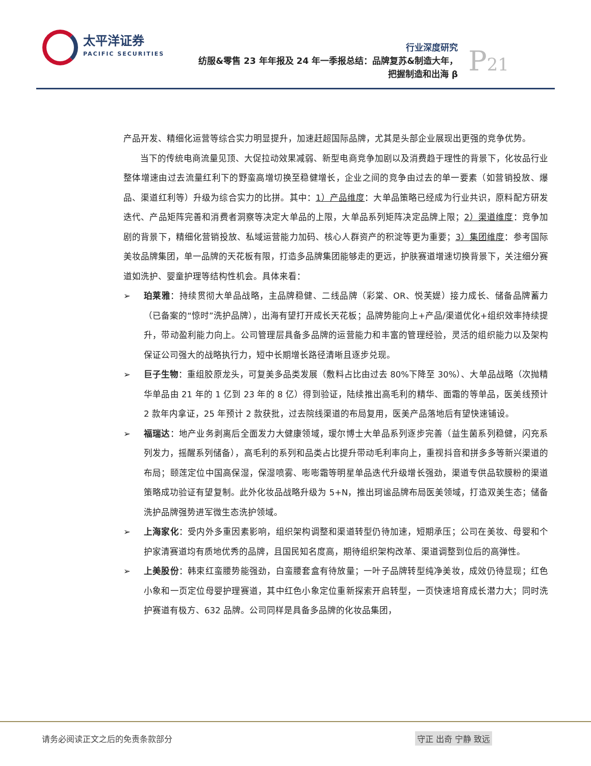太平洋证券
PACIFIC SECURITIES
行业深度研究
纺服&零售 23 年年报及 24 年一季报总结：品牌复苏&制造大年，
把握制造和出海 β
P21
产品开发、精细化运营等综合实力明显提升，加速赶超国际品牌，尤其是头部企业展现出更强的竞争优势。
当下的传统电商流量见顶、大促拉动效果减弱、新型电商竞争加剧以及消费趋于理性的背景下，化妆品行业整体增速由过去流量红利下的野蛮高增切换至稳健增长，企业之间的竞争由过去的单一要素（如营销投放、爆品、渠道红利等）升级为综合实力的比拼。其中：1）产品维度：大单品策略已经成为行业共识，原料配方研发迭代、产品矩阵完善和消费者洞察等决定大单品的上限，大单品系列矩阵决定品牌上限；2）渠道维度：竞争加剧的背景下，精细化营销投放、私域运营能力加码、核心人群资产的积淀等更为重要；3）集团维度：参考国际美妆品牌集团，单一品牌的天花板有限，打造多品牌集团能够走的更远，护肤赛道增速切换背景下，关注细分赛道如洗护、婴童护理等结构性机会。具体来看：
➢ 珀莱雅：持续贯彻大单品战略，主品牌稳健、二线品牌（彩棠、OR、悦芙媞）接力成长、储备品牌蓄力（已备案的“惊时”洗护品牌），出海有望打开成长天花板；品牌势能向上+产品/渠道优化+组织效率持续提升，带动盈利能力向上。公司管理层具备多品牌的运营能力和丰富的管理经验，灵活的组织能力以及架构保证公司强大的战略执行力，短中长期增长路径清晰且逐步兑现。
➢ 巨子生物：重组胶原龙头，可复美多品类发展（敷料占比由过去 80%下降至 30%）、大单品战略（次抛精华单品由 21 年的 1 亿到 23 年的 8 亿）得到验证，陆续推出高毛利的精华、面霜的等单品，医美线预计 2 款年内拿证，25 年预计 2 款获批，过去院线渠道的布局复用，医美产品落地后有望快速铺设。
➢ 福瑞达：地产业务剥离后全面发力大健康领域，瑷尔博士大单品系列逐步完善（益生菌系列稳健，闪充系列发力，摇醒系列储备），高毛利的系列和品类占比提升带动毛利率向上，重视抖音和拼多多等新兴渠道的布局；颐莲定位中国高保湿，保湿喷雾、嘭嘭霜等明星单品迭代升级增长强劲，渠道专供品软膜粉的渠道策略成功验证有望复制。此外化妆品战略升级为 5+N，推出珂谧品牌布局医美领域，打造双美生态；储备洗护品牌强势进军微生态洗护领域。
➢ 上海家化：受内外多重因素影响，组织架构调整和渠道转型仍待加速，短期承压；公司在美妆、母婴和个护家清赛道均有质地优秀的品牌，且国民知名度高，期待组织架构改革、渠道调整到位后的高弹性。
➢ 上美股份：韩束红蛮腰势能强劲，白蛮腰套盒有待放量；一叶子品牌转型纯净美妆，成效仍待显现；红色小象和一页定位母婴护理赛道，其中红色小象定位重新探索开启转型，一页快速培育成长潜力大；同时洗护赛道有极方、632 品牌。公司同样是具备多品牌的化妆品集团，
请务必阅读正文之后的免责条款部分 守正 出奇 宁静 致远